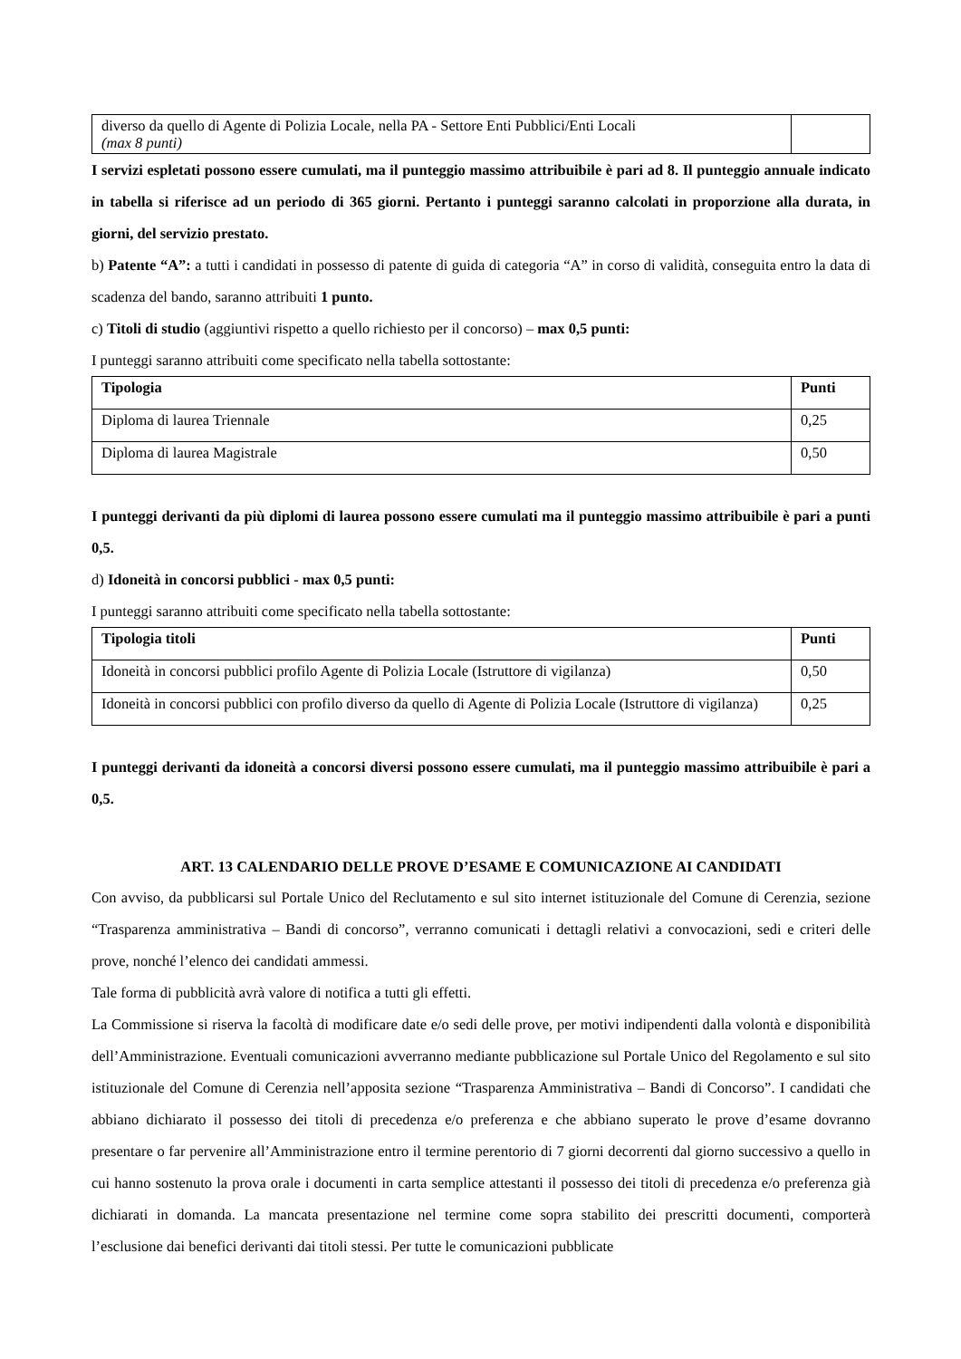| diverso da quello di Agente di Polizia Locale, nella PA - Settore Enti Pubblici/Enti Locali (max 8 punti) | |
I servizi espletati possono essere cumulati, ma il punteggio massimo attribuibile è pari ad 8. Il punteggio annuale indicato in tabella si riferisce ad un periodo di 365 giorni. Pertanto i punteggi saranno calcolati in proporzione alla durata, in giorni, del servizio prestato.
b) Patente “A”: a tutti i candidati in possesso di patente di guida di categoria “A” in corso di validità, conseguita entro la data di scadenza del bando, saranno attribuiti 1 punto.
c) Titoli di studio (aggiuntivi rispetto a quello richiesto per il concorso) – max 0,5 punti:
I punteggi saranno attribuiti come specificato nella tabella sottostante:
| Tipologia | Punti |
| --- | --- |
| Diploma di laurea Triennale | 0,25 |
| Diploma di laurea Magistrale | 0,50 |
I punteggi derivanti da più diplomi di laurea possono essere cumulati ma il punteggio massimo attribuibile è pari a punti 0,5.
d) Idoneità in concorsi pubblici - max 0,5 punti:
I punteggi saranno attribuiti come specificato nella tabella sottostante:
| Tipologia titoli | Punti |
| --- | --- |
| Idoneità in concorsi pubblici profilo Agente di Polizia Locale (Istruttore di vigilanza) | 0,50 |
| Idoneità in concorsi pubblici con profilo diverso da quello di Agente di Polizia Locale (Istruttore di vigilanza) | 0,25 |
I punteggi derivanti da idoneità a concorsi diversi possono essere cumulati, ma il punteggio massimo attribuibile è pari a 0,5.
ART. 13 CALENDARIO DELLE PROVE D’ESAME E COMUNICAZIONE AI CANDIDATI
Con avviso, da pubblicarsi sul Portale Unico del Reclutamento e sul sito internet istituzionale del Comune di Cerenzia, sezione “Trasparenza amministrativa – Bandi di concorso”, verranno comunicati i dettagli relativi a convocazioni, sedi e criteri delle prove, nonché l’elenco dei candidati ammessi.
Tale forma di pubblicità avrà valore di notifica a tutti gli effetti.
La Commissione si riserva la facoltà di modificare date e/o sedi delle prove, per motivi indipendenti dalla volontà e disponibilità dell’Amministrazione. Eventuali comunicazioni avverranno mediante pubblicazione sul Portale Unico del Regolamento e sul sito istituzionale del Comune di Cerenzia nell’apposita sezione “Trasparenza Amministrativa – Bandi di Concorso”. I candidati che abbiano dichiarato il possesso dei titoli di precedenza e/o preferenza e che abbiano superato le prove d’esame dovranno presentare o far pervenire all’Amministrazione entro il termine perentorio di 7 giorni decorrenti dal giorno successivo a quello in cui hanno sostenuto la prova orale i documenti in carta semplice attestanti il possesso dei titoli di precedenza e/o preferenza già dichiarati in domanda. La mancata presentazione nel termine come sopra stabilito dei prescritti documenti, comporterà l’esclusione dai benefici derivanti dai titoli stessi. Per tutte le comunicazioni pubblicate